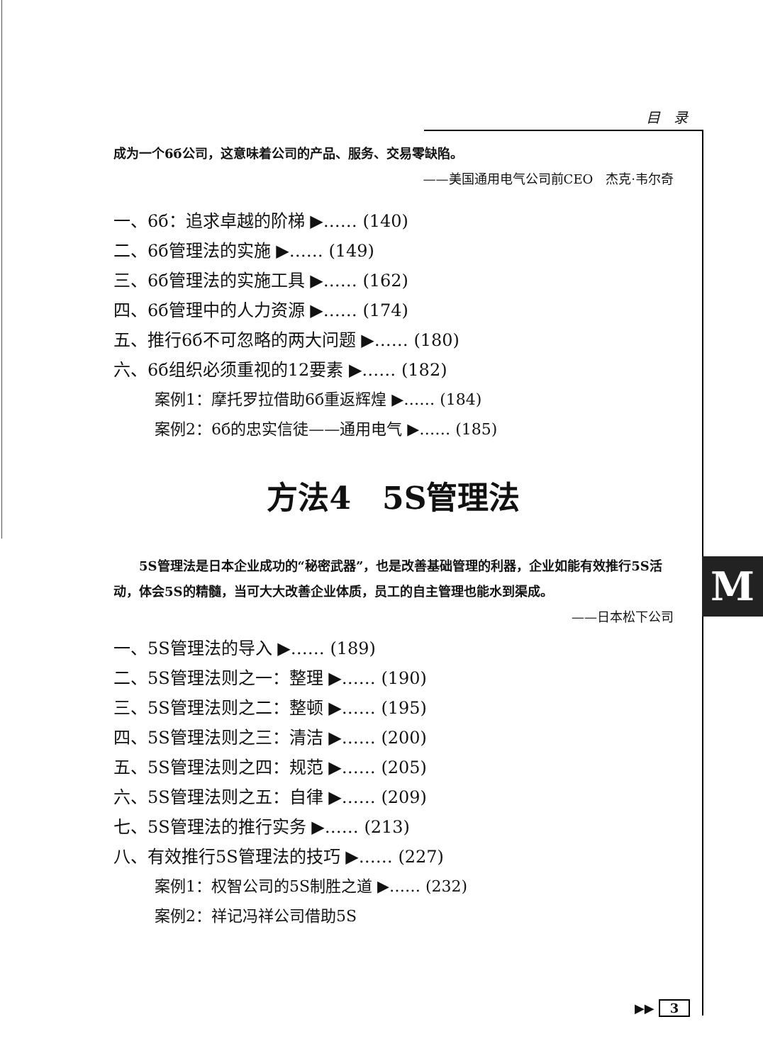M
目 录
成为一个6б公司，这意味着公司的产品、服务、交易零缺陷。
——美国通用电气公司前CEO　杰克·韦尔奇
一、6б：追求卓越的阶梯 ▶…… (140)
二、6б管理法的实施 ▶…… (149)
三、6б管理法的实施工具 ▶…… (162)
四、6б管理中的人力资源 ▶…… (174)
五、推行6б不可忽略的两大问题 ▶…… (180)
六、6б组织必须重视的12要素 ▶…… (182)
案例1：摩托罗拉借助6б重返辉煌 ▶…… (184)
案例2：6б的忠实信徒——通用电气 ▶…… (185)
方法4　5S管理法
5S管理法是日本企业成功的“秘密武器”，也是改善基础管理的利器，企业如能有效推行5S活动，体会5S的精髓，当可大大改善企业体质，员工的自主管理也能水到渠成。
——日本松下公司
一、5S管理法的导入 ▶…… (189)
二、5S管理法则之一：整理 ▶…… (190)
三、5S管理法则之二：整顿 ▶…… (195)
四、5S管理法则之三：清洁 ▶…… (200)
五、5S管理法则之四：规范 ▶…… (205)
六、5S管理法则之五：自律 ▶…… (209)
七、5S管理法的推行实务 ▶…… (213)
八、有效推行5S管理法的技巧 ▶…… (227)
案例1：权智公司的5S制胜之道 ▶…… (232)
案例2：祥记冯祥公司借助5S
▶▶ 3